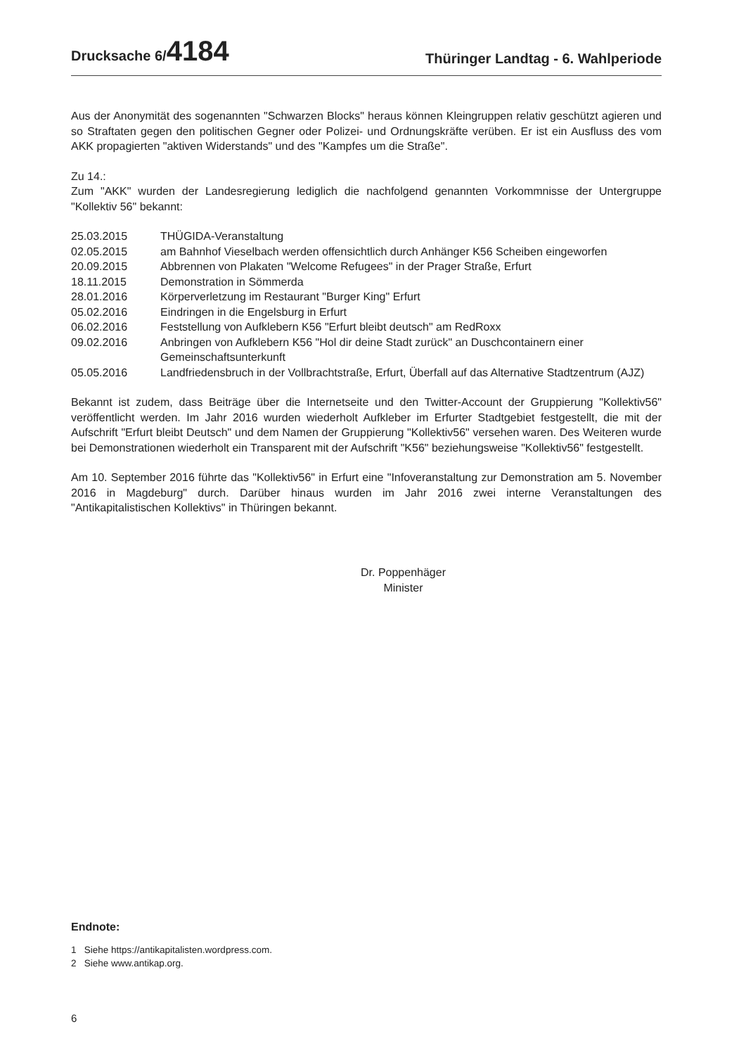Drucksache 6/4184
Thüringer Landtag - 6. Wahlperiode
Aus der Anonymität des sogenannten "Schwarzen Blocks" heraus können Kleingruppen relativ geschützt agieren und so Straftaten gegen den politischen Gegner oder Polizei- und Ordnungskräfte verüben. Er ist ein Ausfluss des vom AKK propagierten "aktiven Widerstands" und des "Kampfes um die Straße".
Zu 14.:
Zum "AKK" wurden der Landesregierung lediglich die nachfolgend genannten Vorkommnisse der Untergruppe "Kollektiv 56" bekannt:
25.03.2015 THÜGIDA-Veranstaltung
02.05.2015 am Bahnhof Vieselbach werden offensichtlich durch Anhänger K56 Scheiben eingeworfen
20.09.2015 Abbrennen von Plakaten "Welcome Refugees" in der Prager Straße, Erfurt
18.11.2015 Demonstration in Sömmerda
28.01.2016 Körperverletzung im Restaurant "Burger King" Erfurt
05.02.2016 Eindringen in die Engelsburg in Erfurt
06.02.2016 Feststellung von Aufklebern K56 "Erfurt bleibt deutsch" am RedRoxx
09.02.2016 Anbringen von Aufklebern K56 "Hol dir deine Stadt zurück" an Duschcontainern einer Gemeinschaftsunterkunft
05.05.2016 Landfriedensbruch in der Vollbrachtstraße, Erfurt, Überfall auf das Alternative Stadtzentrum (AJZ)
Bekannt ist zudem, dass Beiträge über die Internetseite und den Twitter-Account der Gruppierung "Kollektiv56" veröffentlicht werden. Im Jahr 2016 wurden wiederholt Aufkleber im Erfurter Stadtgebiet festgestellt, die mit der Aufschrift "Erfurt bleibt Deutsch" und dem Namen der Gruppierung "Kollektiv56" versehen waren. Des Weiteren wurde bei Demonstrationen wiederholt ein Transparent mit der Aufschrift "K56" beziehungsweise "Kollektiv56" festgestellt.
Am 10. September 2016 führte das "Kollektiv56" in Erfurt eine "Infoveranstaltung zur Demonstration am 5. November 2016 in Magdeburg" durch. Darüber hinaus wurden im Jahr 2016 zwei interne Veranstaltungen des "Antikapitalistischen Kollektivs" in Thüringen bekannt.
Dr. Poppenhäger
Minister
Endnote:
1 Siehe https://antikapitalisten.wordpress.com.
2 Siehe www.antikap.org.
6